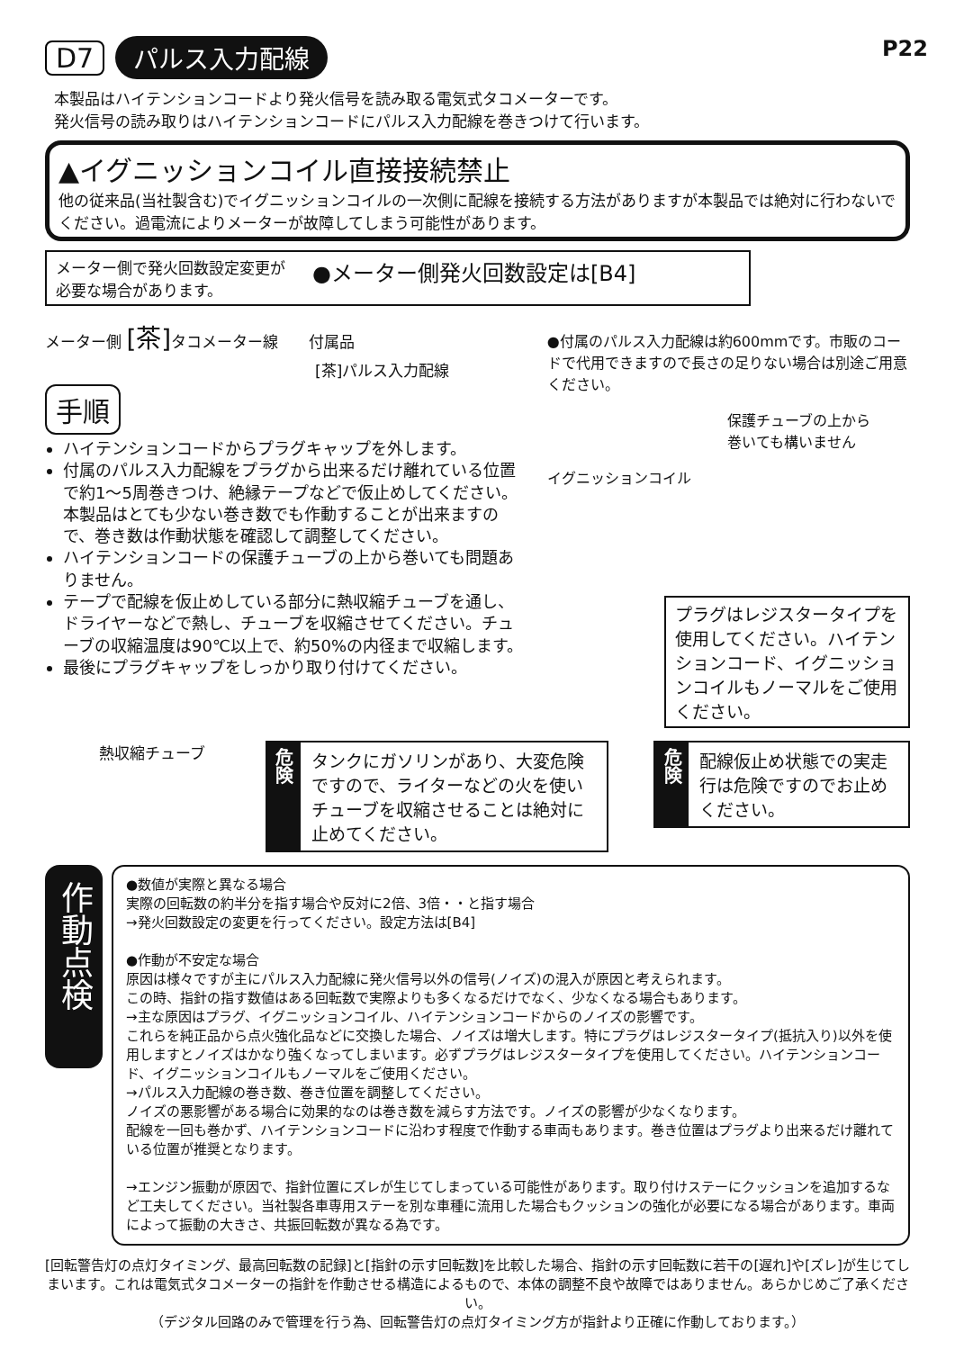D7 パルス入力配線
P22
本製品はハイテンションコードより発火信号を読み取る電気式タコメーターです。
発火信号の読み取りはハイテンションコードにパルス入力配線を巻きつけて行います。
▲イグニッションコイル直接接続禁止
他の従来品(当社製含む)でイグニッションコイルの一次側に配線を接続する方法がありますが本製品では絶対に行わないでください。過電流によりメーターが故障してしまう可能性があります。
メーター側で発火回数設定変更が
必要な場合があります。 ●メーター側発火回数設定は[B4]
メーター側 [茶] タコメーター線　　付属品
[茶]パルス入力配線
手順
ハイテンションコードからプラグキャップを外します。
付属のパルス入力配線をプラグから出来るだけ離れている位置で約1～5周巻きつけ、絶縁テープなどで仮止めしてください。本製品はとても少ない巻き数でも作動することが出来ますので、巻き数は作動状態を確認して調整してください。
ハイテンションコードの保護チューブの上から巻いても問題ありません。
テープで配線を仮止めしている部分に熱収縮チューブを通し、ドライヤーなどで熱し、チューブを収縮させてください。チューブの収縮温度は90℃以上で、約50%の内径まで収縮します。
最後にプラグキャップをしっかり取り付けてください。
●付属のパルス入力配線は約600mmです。市販のコードで代用できますので長さの足りない場合は別途ご用意ください。
保護チューブの上から
巻いても構いません
イグニッションコイル
プラグはレジスタータイプを使用してください。ハイテンションコード、イグニッションコイルもノーマルをご使用ください。
熱収縮チューブ
危険
タンクにガソリンがあり、大変危険ですので、ライターなどの火を使いチューブを収縮させることは絶対に止めてください。
危険
配線仮止め状態での実走行は危険ですのでお止めください。
作動点検
●数値が実際と異なる場合
実際の回転数の約半分を指す場合や反対に2倍、3倍・・と指す場合
→発火回数設定の変更を行ってください。設定方法は[B4]
●作動が不安定な場合
原因は様々ですが主にパルス入力配線に発火信号以外の信号(ノイズ)の混入が原因と考えられます。
この時、指針の指す数値はある回転数で実際よりも多くなるだけでなく、少なくなる場合もあります。
→主な原因はプラグ、イグニッションコイル、ハイテンションコードからのノイズの影響です。
これらを純正品から点火強化品などに交換した場合、ノイズは増大します。特にプラグはレジスタータイプ(抵抗入り)以外を使用しますとノイズはかなり強くなってしまいます。必ずプラグはレジスタータイプを使用してください。ハイテンションコード、イグニッションコイルもノーマルをご使用ください。
→パルス入力配線の巻き数、巻き位置を調整してください。
ノイズの悪影響がある場合に効果的なのは巻き数を減らす方法です。ノイズの影響が少なくなります。
配線を一回も巻かず、ハイテンションコードに沿わす程度で作動する車両もあります。巻き位置はプラグより出来るだけ離れている位置が推奨となります。
→エンジン振動が原因で、指針位置にズレが生じてしまっている可能性があります。取り付けステーにクッションを追加するなど工夫してください。当社製各車専用ステーを別な車種に流用した場合もクッションの強化が必要になる場合があります。車両によって振動の大きさ、共振回転数が異なる為です。
[回転警告灯の点灯タイミング、最高回転数の記録]と[指針の示す回転数]を比較した場合、指針の示す回転数に若干の[遅れ]や[ズレ]が生じてしまいます。これは電気式タコメーターの指針を作動させる構造によるもので、本体の調整不良や故障ではありません。あらかじめご了承ください。
（デジタル回路のみで管理を行う為、回転警告灯の点灯タイミング方が指針より正確に作動しております。）